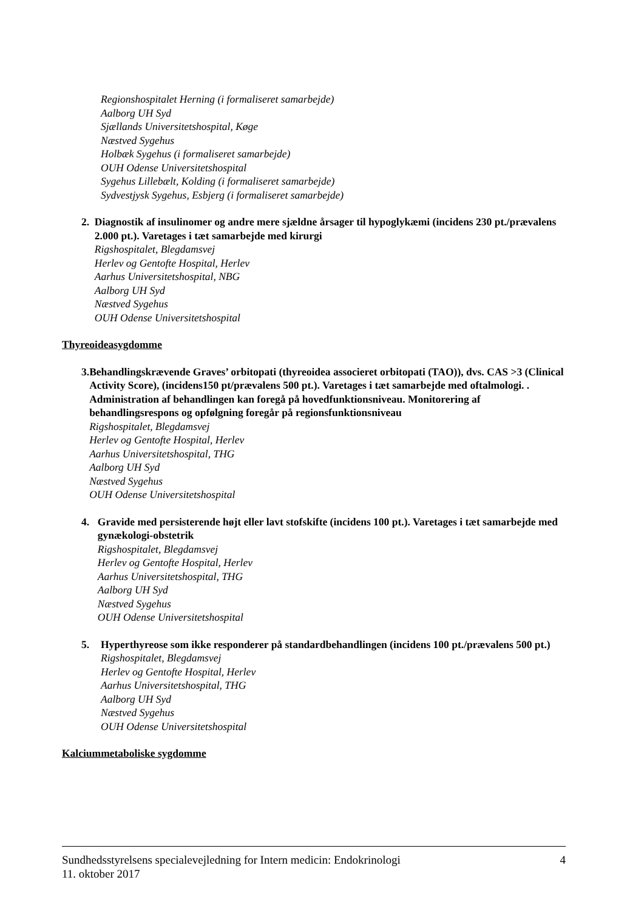Regionshospitalet Herning (i formaliseret samarbejde)
Aalborg UH Syd
Sjællands Universitetshospital, Køge
Næstved Sygehus
Holbæk Sygehus (i formaliseret samarbejde)
OUH Odense Universitetshospital
Sygehus Lillebælt, Kolding (i formaliseret samarbejde)
Sydvestjysk Sygehus, Esbjerg (i formaliseret samarbejde)
2. Diagnostik af insulinomer og andre mere sjældne årsager til hypoglykæmi (incidens 230 pt./prævalens 2.000 pt.). Varetages i tæt samarbejde med kirurgi
Rigshospitalet, Blegdamsvej
Herlev og Gentofte Hospital, Herlev
Aarhus Universitetshospital, NBG
Aalborg UH Syd
Næstved Sygehus
OUH Odense Universitetshospital
Thyreoideasygdomme
3. Behandlingskrævende Graves’ orbitopati (thyreoidea associeret orbitopati (TAO)), dvs. CAS >3 (Clinical Activity Score), (incidens150 pt/prævalens 500 pt.). Varetages i tæt samarbejde med oftalmologi. . Administration af behandlingen kan foregå på hovedfunktionsniveau. Monitorering af behandlingsrespons og opfølgning foregår på regionsfunktionsniveau
Rigshospitalet, Blegdamsvej
Herlev og Gentofte Hospital, Herlev
Aarhus Universitetshospital, THG
Aalborg UH Syd
Næstved Sygehus
OUH Odense Universitetshospital
4. Gravide med persisterende højt eller lavt stofskifte (incidens 100 pt.). Varetages i tæt samarbejde med gynækologi-obstetrik
Rigshospitalet, Blegdamsvej
Herlev og Gentofte Hospital, Herlev
Aarhus Universitetshospital, THG
Aalborg UH Syd
Næstved Sygehus
OUH Odense Universitetshospital
5. Hyperthyreose som ikke responderer på standardbehandlingen (incidens 100 pt./prævalens 500 pt.)
Rigshospitalet, Blegdamsvej
Herlev og Gentofte Hospital, Herlev
Aarhus Universitetshospital, THG
Aalborg UH Syd
Næstved Sygehus
OUH Odense Universitetshospital
Kalciummetaboliske sygdomme
Sundhedsstyrelsens specialevejledning for Intern medicin: Endokrinologi
11. oktober 2017
4